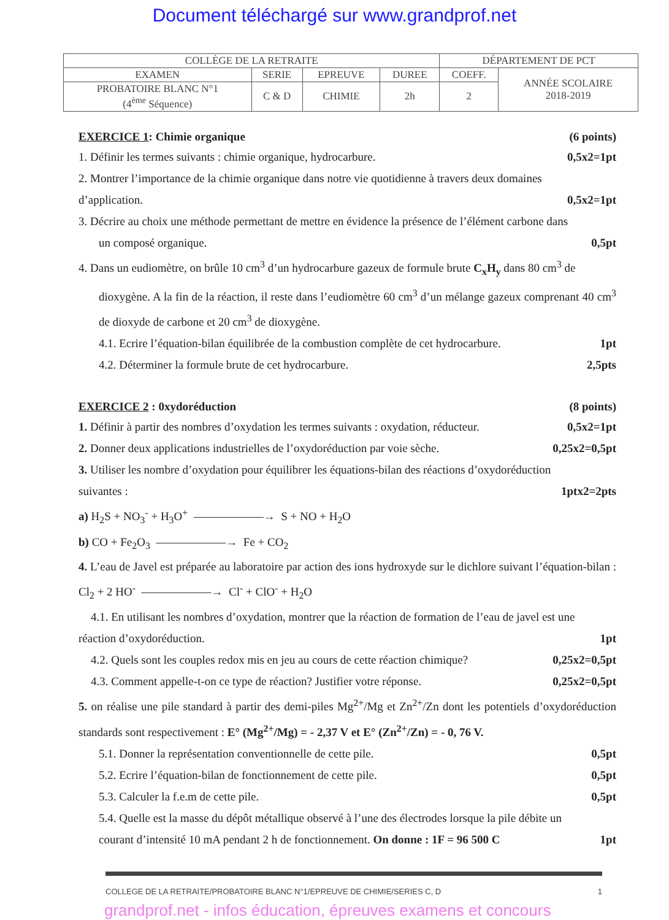Document téléchargé sur www.grandprof.net
| COLLÈGE DE LA RETRAITE | | | | DÉPARTEMENT DE PCT | |
| EXAMEN | SERIE | EPREUVE | DUREE | COEFF. | ANNÉE SCOLAIRE 2018-2019 |
| PROBATOIRE BLANC N°1 (4<sup>ème</sup> Séquence) | C & D | CHIMIE | 2h | 2 | |
EXERCICE 1: Chimie organique (6 points)
1. Définir les termes suivants : chimie organique, hydrocarbure. 0,5x2=1pt
2. Montrer l’importance de la chimie organique dans notre vie quotidienne à travers deux domaines
d’application. 0,5x2=1pt
3. Décrire au choix une méthode permettant de mettre en évidence la présence de l’élément carbone dans
un composé organique. 0,5pt
4. Dans un eudiomètre, on brûle 10 cm<sup>3</sup> d’un hydrocarbure gazeux de formule brute C<sub>x</sub>H<sub>y</sub> dans 80 cm<sup>3</sup> de
dioxygène. A la fin de la réaction, il reste dans l’eudiomètre 60 cm<sup>3</sup> d’un mélange gazeux comprenant 40 cm<sup>3</sup> de dioxyde de carbone et 20 cm<sup>3</sup> de dioxygène.
4.1. Ecrire l’équation-bilan équilibrée de la combustion complète de cet hydrocarbure. 1pt
4.2. Déterminer la formule brute de cet hydrocarbure. 2,5pts
EXERCICE 2 : 0xydoréduction (8 points)
1. Définir à partir des nombres d’oxydation les termes suivants : oxydation, réducteur. 0,5x2=1pt
2. Donner deux applications industrielles de l’oxydoréduction par voie sèche. 0,25x2=0,5pt
3. Utiliser les nombre d’oxydation pour équilibrer les équations-bilan des réactions d’oxydoréduction
suivantes : 1ptx2=2pts
a) H<sub>2</sub>S + NO<sub>3</sub><sup>-</sup> + H<sub>3</sub>O<sup>+</sup> ——————→ S + NO + H<sub>2</sub>O
b) CO + Fe<sub>2</sub>O<sub>3</sub> ——————→ Fe + CO<sub>2</sub>
4. L’eau de Javel est préparée au laboratoire par action des ions hydroxyde sur le dichlore suivant l’équation-bilan : Cl<sub>2</sub> + 2 HO<sup>-</sup> ——————→ Cl<sup>-</sup> + ClO<sup>-</sup> + H<sub>2</sub>O
4.1. En utilisant les nombres d’oxydation, montrer que la réaction de formation de l’eau de javel est une
réaction d’oxydoréduction. 1pt
4.2. Quels sont les couples redox mis en jeu au cours de cette réaction chimique? 0,25x2=0,5pt
4.3. Comment appelle-t-on ce type de réaction? Justifier votre réponse. 0,25x2=0,5pt
5. on réalise une pile standard à partir des demi-piles Mg<sup>2+</sup>/Mg et Zn<sup>2+</sup>/Zn dont les potentiels d’oxydoréduction standards sont respectivement : E° (Mg<sup>2+</sup>/Mg) = - 2,37 V et E° (Zn<sup>2+</sup>/Zn) = - 0, 76 V.
5.1. Donner la représentation conventionnelle de cette pile. 0,5pt
5.2. Ecrire l’équation-bilan de fonctionnement de cette pile. 0,5pt
5.3. Calculer la f.e.m de cette pile. 0,5pt
5.4. Quelle est la masse du dépôt métallique observé à l’une des électrodes lorsque la pile débite un
courant d’intensité 10 mA pendant 2 h de fonctionnement. On donne : 1F = 96 500 C 1pt
COLLEGE DE LA RETRAITE/PROBATOIRE BLANC N°1/EPREUVE DE CHIMIE/SERIES C, D 1
grandprof.net - infos éducation, épreuves examens et concours